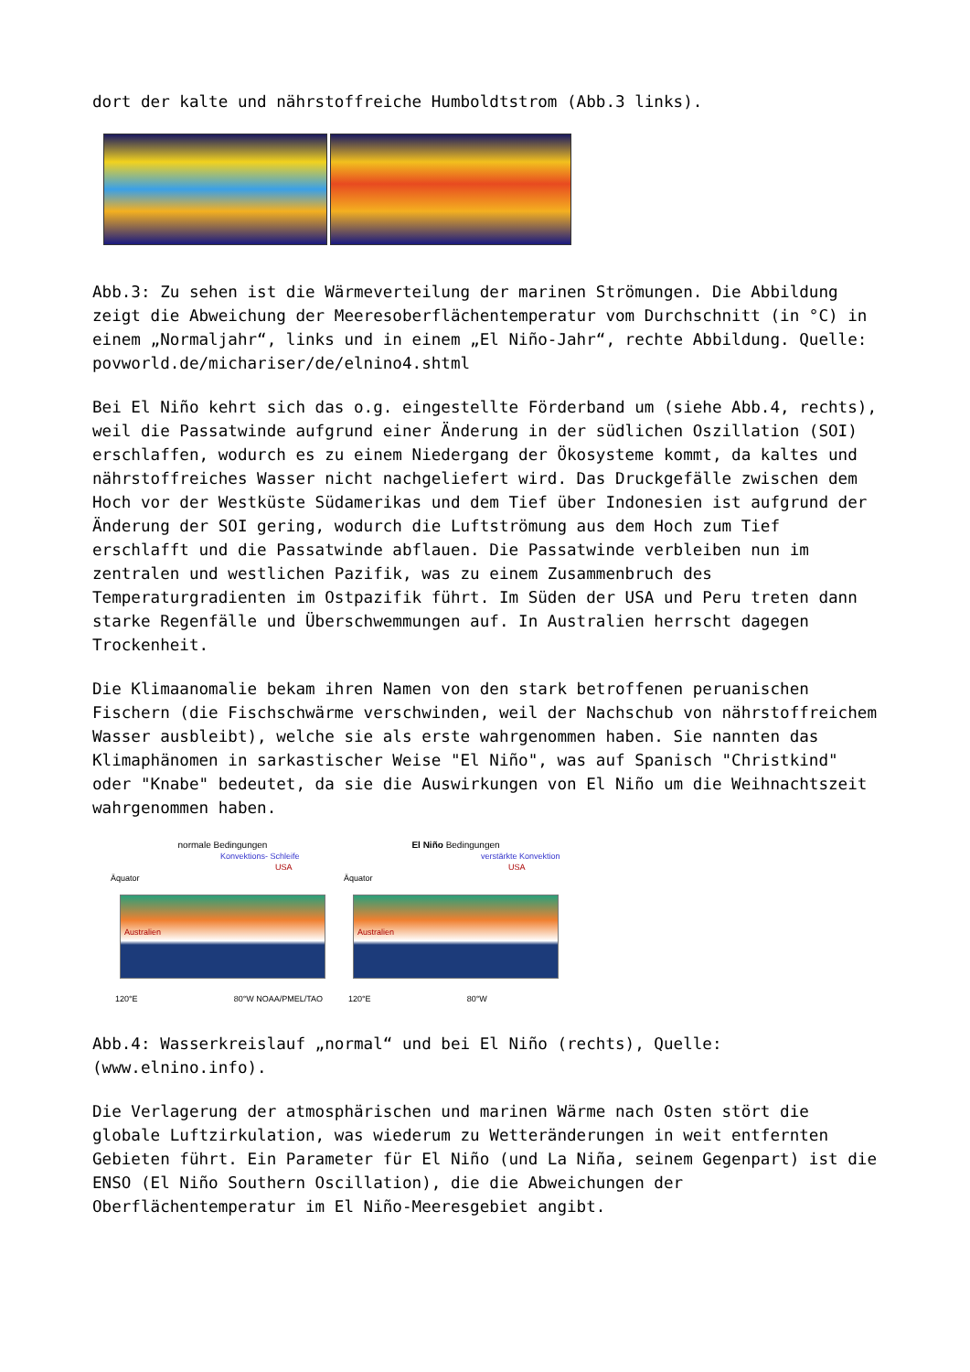dort der kalte und nährstoffreiche Humboldtstrom (Abb.3 links).
Abb.3: Zu sehen ist die Wärmeverteilung der marinen Strömungen. Die Abbildung zeigt die Abweichung der Meeresoberflächentemperatur vom Durchschnitt (in °C) in einem „Normaljahr“, links und in einem „El Niño-Jahr“, rechte Abbildung. Quelle: povworld.de/michariser/de/elnino4.shtml
Bei El Niño kehrt sich das o.g. eingestellte Förderband um (siehe Abb.4, rechts), weil die Passatwinde aufgrund einer Änderung in der südlichen Oszillation (SOI) erschlaffen, wodurch es zu einem Niedergang der Ökosysteme kommt, da kaltes und nährstoffreiches Wasser nicht nachgeliefert wird. Das Druckgefälle zwischen dem Hoch vor der Westküste Südamerikas und dem Tief über Indonesien ist aufgrund der Änderung der SOI gering, wodurch die Luftströmung aus dem Hoch zum Tief erschlafft und die Passatwinde abflauen. Die Passatwinde verbleiben nun im zentralen und westlichen Pazifik, was zu einem Zusammenbruch des Temperaturgradienten im Ostpazifik führt. Im Süden der USA und Peru treten dann starke Regenfälle und Überschwemmungen auf. In Australien herrscht dagegen Trockenheit.
Die Klimaanomalie bekam ihren Namen von den stark betroffenen peruanischen Fischern (die Fischschwärme verschwinden, weil der Nachschub von nährstoffreichem Wasser ausbleibt), welche sie als erste wahrgenommen haben. Sie nannten das Klimaphänomen in sarkastischer Weise "El Niño", was auf Spanisch "Christkind" oder "Knabe" bedeutet, da sie die Auswirkungen von El Niño um die Weihnachtszeit wahrgenommen haben.
normale Bedingungen
Konvektions- Schleife
USA
Äquator
Australien
120°E 80°W NOAA/PMEL/TAO
El Niño Bedingungen
verstärkte Konvektion
USA
Äquator
Australien
120°E 80°W
Abb.4: Wasserkreislauf „normal“ und bei El Niño (rechts), Quelle: (www.elnino.info).
Die Verlagerung der atmosphärischen und marinen Wärme nach Osten stört die globale Luftzirkulation, was wiederum zu Wetteränderungen in weit entfernten Gebieten führt. Ein Parameter für El Niño (und La Niña, seinem Gegenpart) ist die ENSO (El Niño Southern Oscillation), die die Abweichungen der Oberflächentemperatur im El Niño-Meeresgebiet angibt.